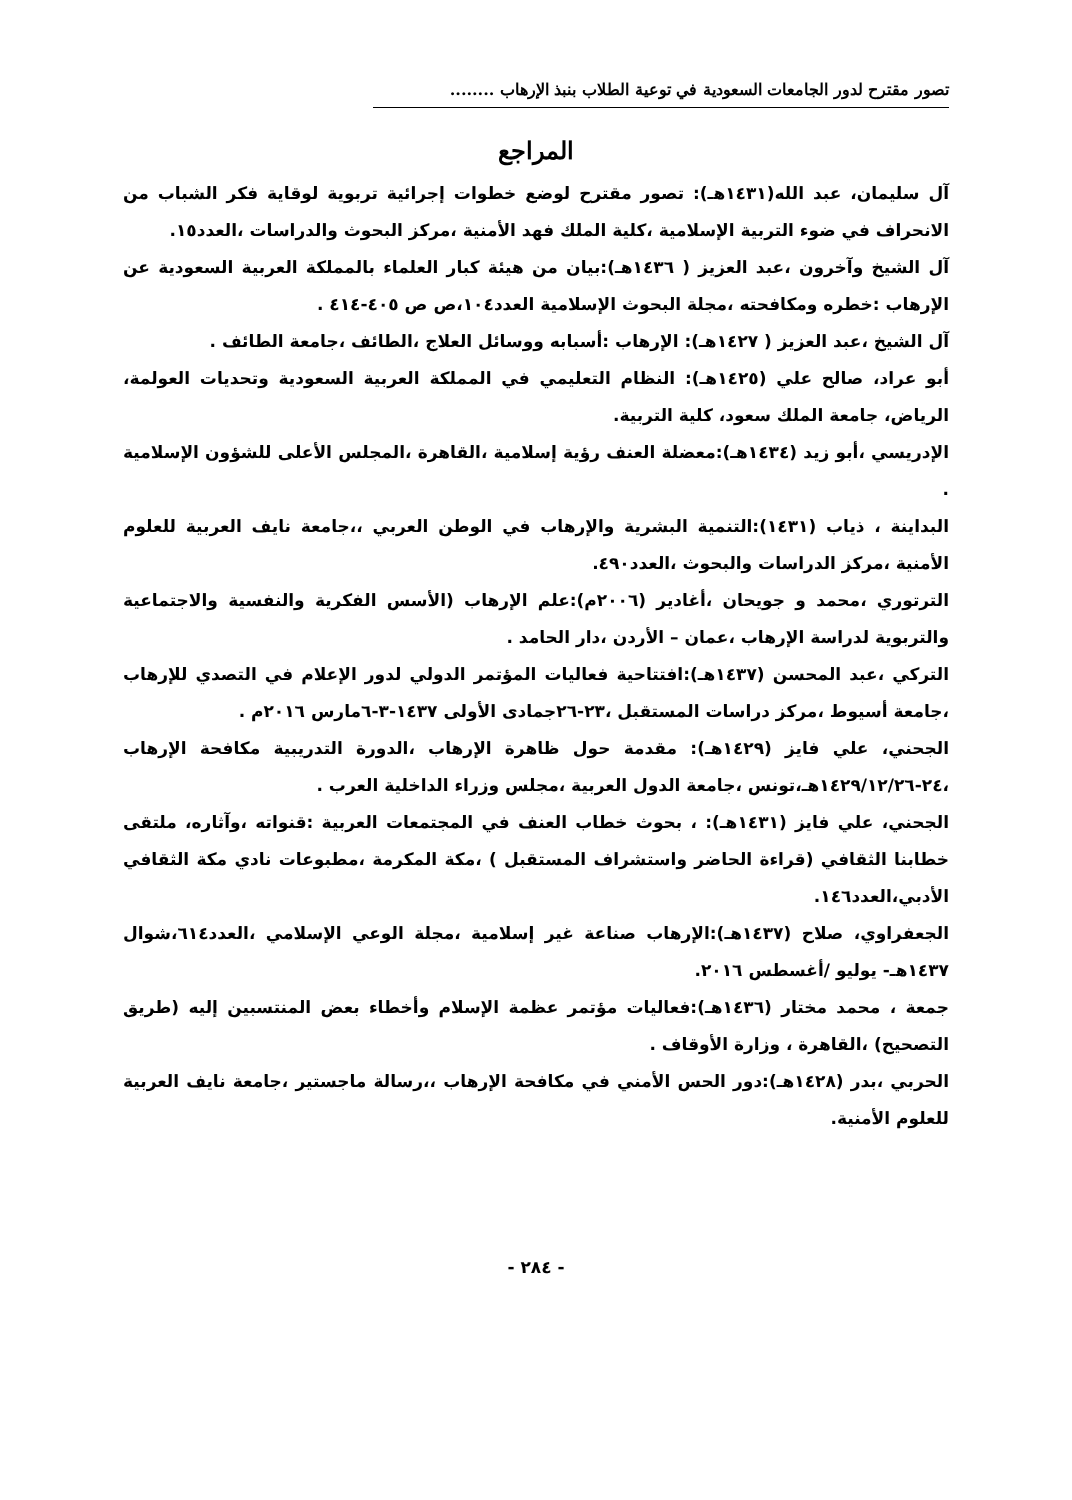تصور مقترح لدور الجامعات السعودية في توعية الطلاب بنبذ الإرهاب ........
المراجع
آل سليمان، عبد الله(١٤٣١هـ): تصور مقترح لوضع خطوات إجرائية تربوية لوقاية فكر الشباب من الانحراف في ضوء التربية الإسلامية ،كلية الملك فهد الأمنية ،مركز البحوث والدراسات ،العدد١٥.
آل الشيخ وآخرون ،عبد العزيز ( ١٤٣٦هـ):بيان من هيئة كبار العلماء بالمملكة العربية السعودية عن الإرهاب :خطره ومكافحته ،مجلة البحوث الإسلامية العدد١٠٤،ص ص ٤٠٥-٤١٤ .
آل الشيخ ،عبد العزيز ( ١٤٢٧هـ): الإرهاب :أسبابه ووسائل العلاج ،الطائف ،جامعة الطائف .
أبو عراد، صالح علي (١٤٢٥هـ): النظام التعليمي في المملكة العربية السعودية وتحديات العولمة، الرياض، جامعة الملك سعود، كلية التربية.
الإدريسي ،أبو زيد (١٤٣٤هـ):معضلة العنف رؤية إسلامية ،القاهرة ،المجلس الأعلى للشؤون الإسلامية .
البداينة ، ذياب (١٤٣١):التنمية البشرية والإرهاب في الوطن العربي ،،جامعة نايف العربية للعلوم الأمنية ،مركز الدراسات والبحوث ،العدد٤٩٠.
الترتوري ،محمد و جويحان ،أغادير (٢٠٠٦م):علم الإرهاب (الأسس الفكرية والنفسية والاجتماعية والتربوية لدراسة الإرهاب ،عمان – الأردن ،دار الحامد .
التركي ،عبد المحسن (١٤٣٧هـ):افتتاحية فعاليات المؤتمر الدولي لدور الإعلام في التصدي للإرهاب ،جامعة أسيوط ،مركز دراسات المستقبل ،٢٣-٢٦جمادى الأولى ١٤٣٧-٣-٦مارس ٢٠١٦م .
الجحني، علي فايز (١٤٢٩هـ): مقدمة حول ظاهرة الإرهاب ،الدورة التدريبية مكافحة الإرهاب ،٢٤-١٤٢٩/١٢/٢٦هـ،تونس ،جامعة الدول العربية ،مجلس وزراء الداخلية العرب .
الجحني، علي فايز (١٤٣١هـ): ، بحوث خطاب العنف في المجتمعات العربية :قنواته ،وآثاره، ملتقى خطابنا الثقافي (قراءة الحاضر واستشراف المستقبل ) ،مكة المكرمة ،مطبوعات نادي مكة الثقافي الأدبي،العدد١٤٦.
الجعفراوي، صلاح (١٤٣٧هـ):الإرهاب صناعة غير إسلامية ،مجلة الوعي الإسلامي ،العدد٦١٤،شوال ١٤٣٧هـ- يوليو /أغسطس ٢٠١٦.
جمعة ، محمد مختار (١٤٣٦هـ):فعاليات مؤتمر عظمة الإسلام وأخطاء بعض المنتسبين إليه (طريق التصحيح) ،القاهرة ، وزارة الأوقاف .
الحربي ،بدر (١٤٢٨هـ):دور الحس الأمني في مكافحة الإرهاب ،،رسالة ماجستير ،جامعة نايف العربية للعلوم الأمنية.
- ٢٨٤ -